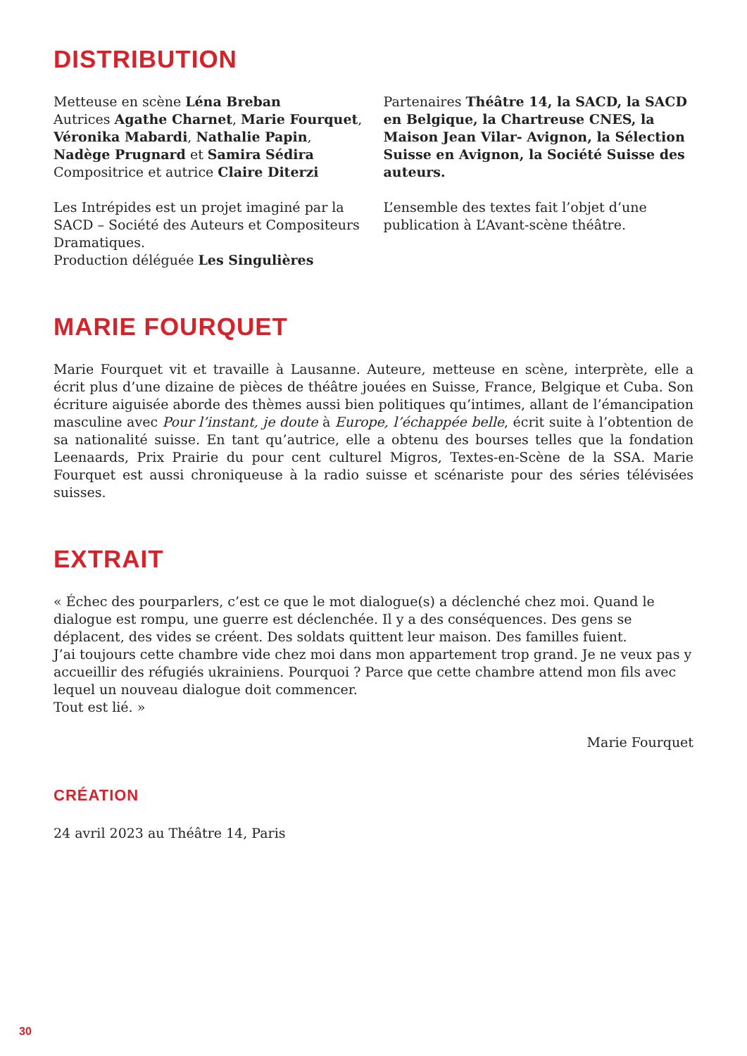DISTRIBUTION
Metteuse en scène Léna Breban
Autrices Agathe Charnet, Marie Fourquet, Véronika Mabardi, Nathalie Papin, Nadège Prugnard et Samira Sédira
Compositrice et autrice Claire Diterzi
Les Intrépides est un projet imaginé par la SACD – Société des Auteurs et Compositeurs Dramatiques.
Production déléguée Les Singulières
Partenaires Théâtre 14, la SACD, la SACD en Belgique, la Chartreuse CNES, la Maison Jean Vilar- Avignon, la Sélection Suisse en Avignon, la Société Suisse des auteurs.
L’ensemble des textes fait l’objet d’une publication à L’Avant-scène théâtre.
MARIE FOURQUET
Marie Fourquet vit et travaille à Lausanne. Auteure, metteuse en scène, interprète, elle a écrit plus d’une dizaine de pièces de théâtre jouées en Suisse, France, Belgique et Cuba. Son écriture aiguisée aborde des thèmes aussi bien politiques qu’intimes, allant de l’émancipation masculine avec Pour l’instant, je doute à Europe, l’échappée belle, écrit suite à l’obtention de sa nationalité suisse. En tant qu’autrice, elle a obtenu des bourses telles que la fondation Leenaards, Prix Prairie du pour cent culturel Migros, Textes-en-Scène de la SSA. Marie Fourquet est aussi chroniqueuse à la radio suisse et scénariste pour des séries télévisées suisses.
EXTRAIT
« Échec des pourparlers, c’est ce que le mot dialogue(s) a déclenché chez moi. Quand le dialogue est rompu, une guerre est déclenchée. Il y a des conséquences. Des gens se déplacent, des vides se créent. Des soldats quittent leur maison. Des familles fuient.
J’ai toujours cette chambre vide chez moi dans mon appartement trop grand. Je ne veux pas y accueillir des réfugiés ukrainiens. Pourquoi ? Parce que cette chambre attend mon fils avec lequel un nouveau dialogue doit commencer.
Tout est lié. »
Marie Fourquet
CRÉATION
24 avril 2023 au Théâtre 14, Paris
30